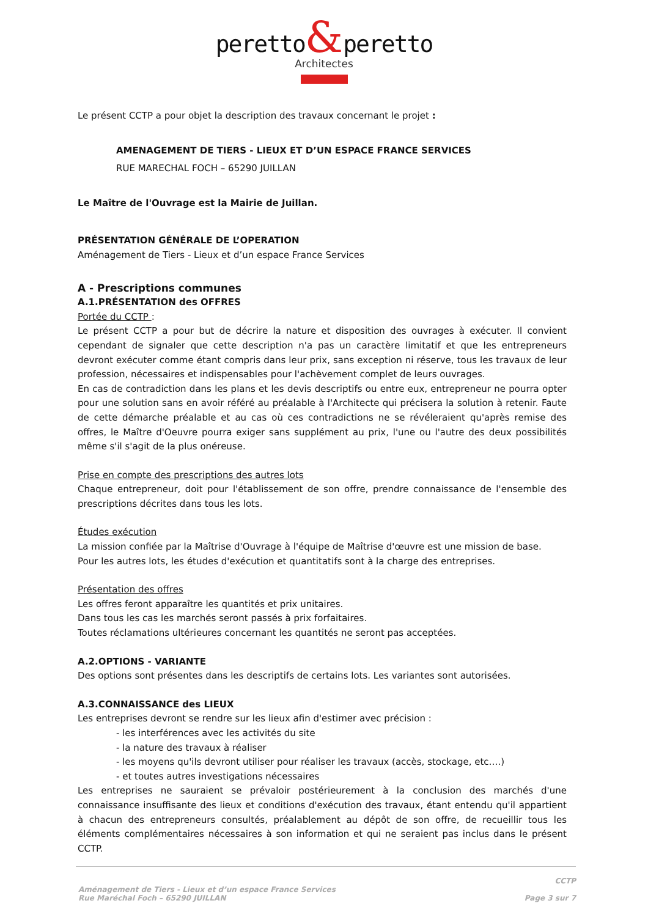peretto&peretto
Architectes
Le présent CCTP a pour objet la description des travaux concernant le projet :
AMENAGEMENT DE TIERS - LIEUX ET D’UN ESPACE FRANCE SERVICES
RUE MARECHAL FOCH – 65290 JUILLAN
Le Maître de l'Ouvrage est la Mairie de Juillan.
PRÉSENTATION GÉNÉRALE DE L’OPERATION
Aménagement de Tiers - Lieux et d’un espace France Services
A - Prescriptions communes
A.1.PRÉSENTATION des OFFRES
Portée du CCTP :
Le présent CCTP a pour but de décrire la nature et disposition des ouvrages à exécuter. Il convient cependant de signaler que cette description n'a pas un caractère limitatif et que les entrepreneurs devront exécuter comme étant compris dans leur prix, sans exception ni réserve, tous les travaux de leur profession, nécessaires et indispensables pour l'achèvement complet de leurs ouvrages.
En cas de contradiction dans les plans et les devis descriptifs ou entre eux, entrepreneur ne pourra opter pour une solution sans en avoir référé au préalable à l'Architecte qui précisera la solution à retenir. Faute de cette démarche préalable et au cas où ces contradictions ne se révéleraient qu'après remise des offres, le Maître d'Oeuvre pourra exiger sans supplément au prix, l'une ou l'autre des deux possibilités même s'il s'agit de la plus onéreuse.
Prise en compte des prescriptions des autres lots
Chaque entrepreneur, doit pour l'établissement de son offre, prendre connaissance de l'ensemble des prescriptions décrites dans tous les lots.
Études exécution
La mission confiée par la Maîtrise d'Ouvrage à l'équipe de Maîtrise d'œuvre est une mission de base.
Pour les autres lots, les études d'exécution et quantitatifs sont à la charge des entreprises.
Présentation des offres
Les offres feront apparaître les quantités et prix unitaires.
Dans tous les cas les marchés seront passés à prix forfaitaires.
Toutes réclamations ultérieures concernant les quantités ne seront pas acceptées.
A.2.OPTIONS - VARIANTE
Des options sont présentes dans les descriptifs de certains lots. Les variantes sont autorisées.
A.3.CONNAISSANCE des LIEUX
Les entreprises devront se rendre sur les lieux afin d'estimer avec précision :
- les interférences avec les activités du site
- la nature des travaux à réaliser
- les moyens qu'ils devront utiliser pour réaliser les travaux (accès, stockage, etc….)
- et toutes autres investigations nécessaires
Les entreprises ne sauraient se prévaloir postérieurement à la conclusion des marchés d'une connaissance insuffisante des lieux et conditions d'exécution des travaux, étant entendu qu'il appartient à chacun des entrepreneurs consultés, préalablement au dépôt de son offre, de recueillir tous les éléments complémentaires nécessaires à son information et qui ne seraient pas inclus dans le présent CCTP.
CCTP
Aménagement de Tiers - Lieux et d’un espace France Services
Rue Maréchal Foch – 65290 JUILLAN
Page 3 sur 7